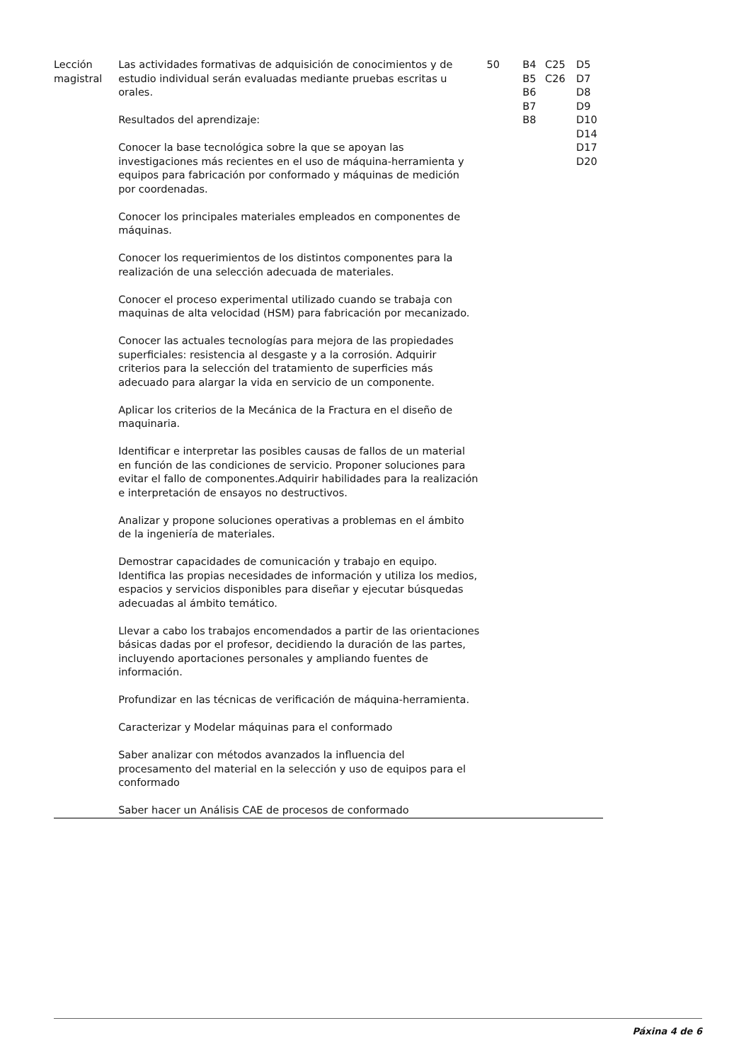| Lección magistral | Las actividades formativas de adquisición de conocimientos y de estudio individual serán evaluadas mediante pruebas escritas u orales. Resultados del aprendizaje: Conocer la base tecnológica sobre la que se apoyan las investigaciones más recientes en el uso de máquina-herramienta y equipos para fabricación por conformado y máquinas de medición por coordenadas. Conocer los principales materiales empleados en componentes de máquinas. Conocer los requerimientos de los distintos componentes para la realización de una selección adecuada de materiales. Conocer el proceso experimental utilizado cuando se trabaja con maquinas de alta velocidad (HSM) para fabricación por mecanizado. Conocer las actuales tecnologías para mejora de las propiedades superficiales: resistencia al desgaste y a la corrosión. Adquirir criterios para la selección del tratamiento de superficies más adecuado para alargar la vida en servicio de un componente. Aplicar los criterios de la Mecánica de la Fractura en el diseño de maquinaria. Identificar e interpretar las posibles causas de fallos de un material en función de las condiciones de servicio. Proponer soluciones para evitar el fallo de componentes.Adquirir habilidades para la realización e interpretación de ensayos no destructivos. Analizar y propone soluciones operativas a problemas en el ámbito de la ingeniería de materiales. Demostrar capacidades de comunicación y trabajo en equipo. Identifica las propias necesidades de información y utiliza los medios, espacios y servicios disponibles para diseñar y ejecutar búsquedas adecuadas al ámbito temático. Llevar a cabo los trabajos encomendados a partir de las orientaciones básicas dadas por el profesor, decidiendo la duración de las partes, incluyendo aportaciones personales y ampliando fuentes de información. Profundizar en las técnicas de verificación de máquina-herramienta. Caracterizar y Modelar máquinas para el conformado Saber analizar con métodos avanzados la influencia del procesamento del material en la selección y uso de equipos para el conformado Saber hacer un Análisis CAE de procesos de conformado | 50 | B4 B5 B6 B7 B8 | C25 C26 | D5 D7 D8 D9 D10 D14 D17 D20 |
Páxina 4 de 6